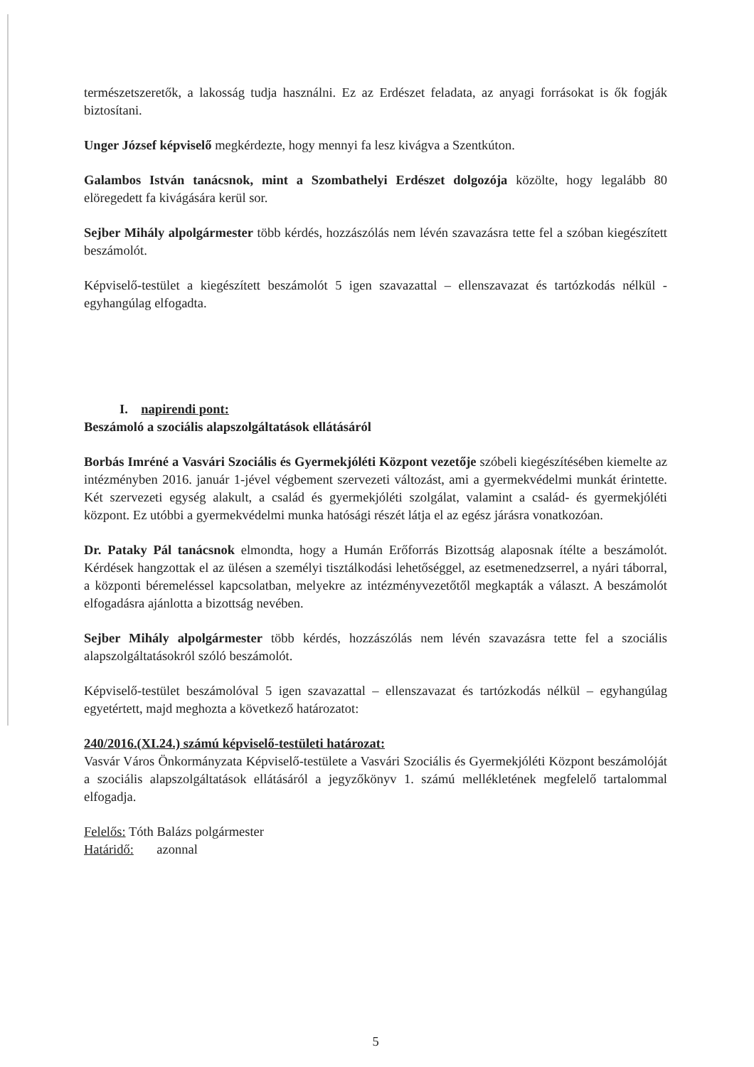természetszeretők, a lakosság tudja használni. Ez az Erdészet feladata, az anyagi forrásokat is ők fogják biztosítani.
Unger József képviselő megkérdezte, hogy mennyi fa lesz kivágva a Szentkúton.
Galambos István tanácsnok, mint a Szombathelyi Erdészet dolgozója közölte, hogy legalább 80 elöregedett fa kivágására kerül sor.
Sejber Mihály alpolgármester több kérdés, hozzászólás nem lévén szavazásra tette fel a szóban kiegészített beszámolót.
Képviselő-testület a kiegészített beszámolót 5 igen szavazattal – ellenszavazat és tartózkodás nélkül - egyhangúlag elfogadta.
I. napirendi pont:
Beszámoló a szociális alapszolgáltatások ellátásáról
Borbás Imréné a Vasvári Szociális és Gyermekjóléti Központ vezetője szóbeli kiegészítésében kiemelte az intézményben 2016. január 1-jével végbement szervezeti változást, ami a gyermekvédelmi munkát érintette. Két szervezeti egység alakult, a család és gyermekjóléti szolgálat, valamint a család- és gyermekjóléti központ. Ez utóbbi a gyermekvédelmi munka hatósági részét látja el az egész járásra vonatkozóan.
Dr. Pataky Pál tanácsnok elmondta, hogy a Humán Erőforrás Bizottság alaposnak ítélte a beszámolót. Kérdések hangzottak el az ülésen a személyi tisztálkodási lehetőséggel, az esetmenedzserrel, a nyári táborral, a központi béremeléssel kapcsolatban, melyekre az intézményvezetőtől megkapták a választ. A beszámolót elfogadásra ajánlotta a bizottság nevében.
Sejber Mihály alpolgármester több kérdés, hozzászólás nem lévén szavazásra tette fel a szociális alapszolgáltatásokról szóló beszámolót.
Képviselő-testület beszámolóval 5 igen szavazattal – ellenszavazat és tartózkodás nélkül – egyhangúlag egyetértett, majd meghozta a következő határozatot:
240/2016.(XI.24.) számú képviselő-testületi határozat:
Vasvár Város Önkormányzata Képviselő-testülete a Vasvári Szociális és Gyermekjóléti Központ beszámolóját a szociális alapszolgáltatások ellátásáról a jegyzőkönyv 1. számú mellékletének megfelelő tartalommal elfogadja.
Felelős: Tóth Balázs polgármester
Határidő: azonnal
5